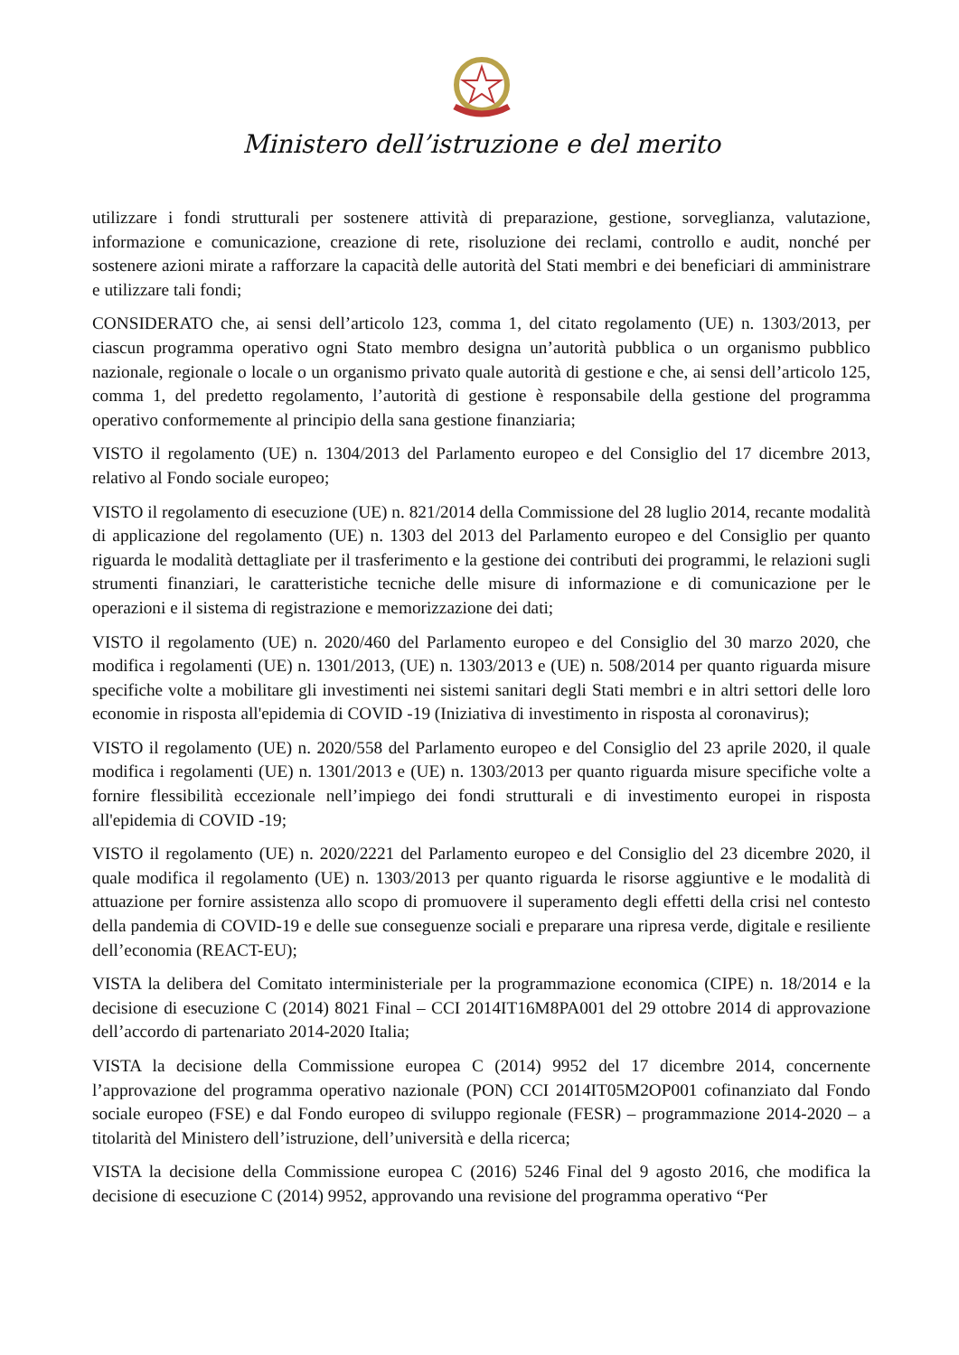Ministero dell’istruzione e del merito
utilizzare i fondi strutturali per sostenere attività di preparazione, gestione, sorveglianza, valutazione, informazione e comunicazione, creazione di rete, risoluzione dei reclami, controllo e audit, nonché per sostenere azioni mirate a rafforzare la capacità delle autorità del Stati membri e dei beneficiari di amministrare e utilizzare tali fondi;
CONSIDERATO che, ai sensi dell’articolo 123, comma 1, del citato regolamento (UE) n. 1303/2013, per ciascun programma operativo ogni Stato membro designa un’autorità pubblica o un organismo pubblico nazionale, regionale o locale o un organismo privato quale autorità di gestione e che, ai sensi dell’articolo 125, comma 1, del predetto regolamento, l’autorità di gestione è responsabile della gestione del programma operativo conformemente al principio della sana gestione finanziaria;
VISTO il regolamento (UE) n. 1304/2013 del Parlamento europeo e del Consiglio del 17 dicembre 2013, relativo al Fondo sociale europeo;
VISTO il regolamento di esecuzione (UE) n. 821/2014 della Commissione del 28 luglio 2014, recante modalità di applicazione del regolamento (UE) n. 1303 del 2013 del Parlamento europeo e del Consiglio per quanto riguarda le modalità dettagliate per il trasferimento e la gestione dei contributi dei programmi, le relazioni sugli strumenti finanziari, le caratteristiche tecniche delle misure di informazione e di comunicazione per le operazioni e il sistema di registrazione e memorizzazione dei dati;
VISTO il regolamento (UE) n. 2020/460 del Parlamento europeo e del Consiglio del 30 marzo 2020, che modifica i regolamenti (UE) n. 1301/2013, (UE) n. 1303/2013 e (UE) n. 508/2014 per quanto riguarda misure specifiche volte a mobilitare gli investimenti nei sistemi sanitari degli Stati membri e in altri settori delle loro economie in risposta all'epidemia di COVID -19 (Iniziativa di investimento in risposta al coronavirus);
VISTO il regolamento (UE) n. 2020/558 del Parlamento europeo e del Consiglio del 23 aprile 2020, il quale modifica i regolamenti (UE) n. 1301/2013 e (UE) n. 1303/2013 per quanto riguarda misure specifiche volte a fornire flessibilità eccezionale nell’impiego dei fondi strutturali e di investimento europei in risposta all'epidemia di COVID -19;
VISTO il regolamento (UE) n. 2020/2221 del Parlamento europeo e del Consiglio del 23 dicembre 2020, il quale modifica il regolamento (UE) n. 1303/2013 per quanto riguarda le risorse aggiuntive e le modalità di attuazione per fornire assistenza allo scopo di promuovere il superamento degli effetti della crisi nel contesto della pandemia di COVID-19 e delle sue conseguenze sociali e preparare una ripresa verde, digitale e resiliente dell’economia (REACT-EU);
VISTA la delibera del Comitato interministeriale per la programmazione economica (CIPE) n. 18/2014 e la decisione di esecuzione C (2014) 8021 Final – CCI 2014IT16M8PA001 del 29 ottobre 2014 di approvazione dell’accordo di partenariato 2014-2020 Italia;
VISTA la decisione della Commissione europea C (2014) 9952 del 17 dicembre 2014, concernente l’approvazione del programma operativo nazionale (PON) CCI 2014IT05M2OP001 cofinanziato dal Fondo sociale europeo (FSE) e dal Fondo europeo di sviluppo regionale (FESR) – programmazione 2014-2020 – a titolarità del Ministero dell’istruzione, dell’università e della ricerca;
VISTA la decisione della Commissione europea C (2016) 5246 Final del 9 agosto 2016, che modifica la decisione di esecuzione C (2014) 9952, approvando una revisione del programma operativo “Per